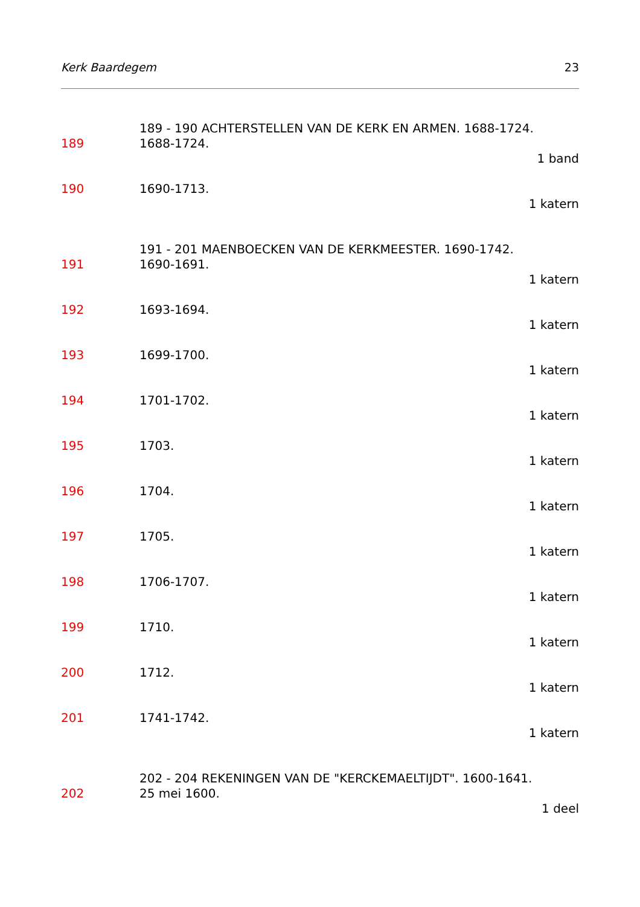Kerk Baardegem 23
189 - 190 ACHTERSTELLEN VAN DE KERK EN ARMEN. 1688-1724.
189 1688-1724.
1 band
190 1690-1713.
1 katern
191 - 201 MAENBOECKEN VAN DE KERKMEESTER. 1690-1742.
191 1690-1691.
1 katern
192 1693-1694.
1 katern
193 1699-1700.
1 katern
194 1701-1702.
1 katern
195 1703.
1 katern
196 1704.
1 katern
197 1705.
1 katern
198 1706-1707.
1 katern
199 1710.
1 katern
200 1712.
1 katern
201 1741-1742.
1 katern
202 - 204 REKENINGEN VAN DE "KERCKEMAELTIJDT". 1600-1641.
202 25 mei 1600.
1 deel